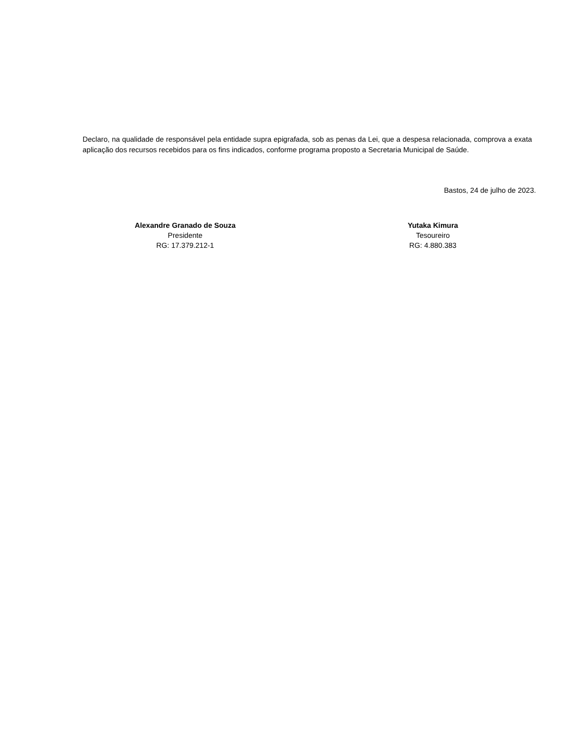Declaro, na qualidade de responsável pela entidade supra epigrafada, sob as penas da Lei, que a despesa relacionada, comprova a exata aplicação dos recursos recebidos para os fins indicados, conforme programa proposto a Secretaria Municipal de Saúde.
Bastos, 24 de julho de 2023.
Alexandre Granado de Souza
Presidente
RG: 17.379.212-1
Yutaka Kimura
Tesoureiro
RG: 4.880.383